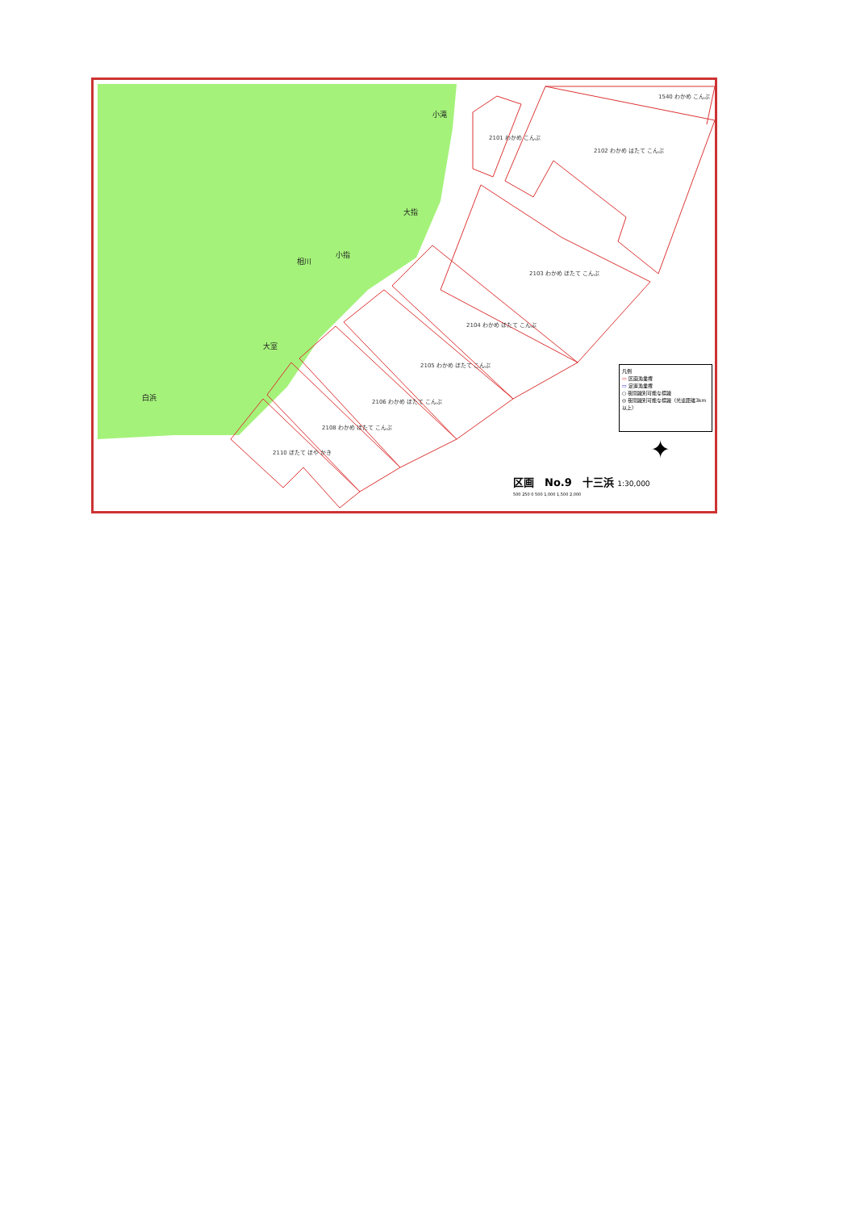小滝
大指
小指
相川
大室
白浜
2101 わかめ こんぶ
2102 わかめ はたて こんぶ
1540 わかめ こんぶ
2103 わかめ ほたて こんぶ
2104 わかめ ほたて こんぶ
2105 わかめ ほたて こんぶ
2106 わかめ ほたて こんぶ
2108 わかめ ほたて こんぶ
2110 ほたて ほや かき
凡例
▭ 区画漁業権
▭ 定置漁業権
○ 夜間識別可能な標識
◎ 夜間識別可能な標識（光達距離3km以上）
✦
区画　No.9　十三浜 1:30,000
500 250 0 500 1,000 1,500 2,000